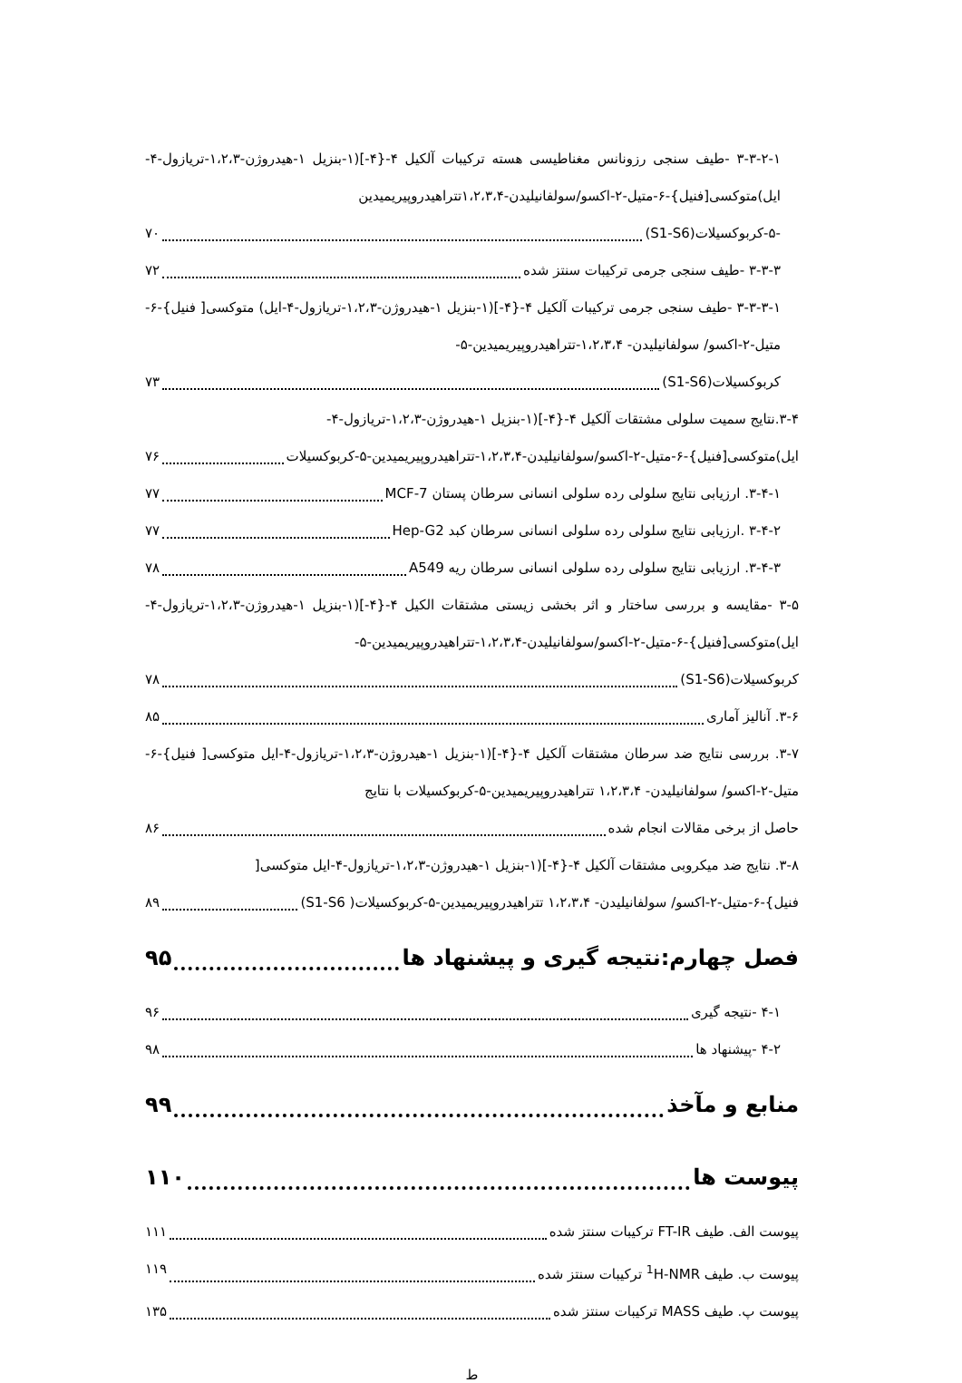۳-۳-۲-۱ -طیف سنجی رزونانس مغناطیسی هسته ترکیبات آلکیل ۴-{۴-](۱-بنزیل ۱-هیدروژن-۱،۲،۳-تریازول-۴-ایل)متوکسی[فنیل}-۶-متیل-۲-اکسو/سولفانیلیدن-۱،۲،۳،۴تتراهیدروپیریمیدین
-۵-کربوکسیلات(S1-S6) ۷۰
۳-۳-۳ -طیف سنجی جرمی ترکیبات سنتز شده ۷۲
۳-۳-۳-۱ -طیف سنجی جرمی ترکیبات آلکیل ۴-{۴-](۱-بنزیل ۱-هیدروژن-۱،۲،۳-تریازول-۴-ایل) متوکسی[ فنیل}-۶-متیل-۲-اکسو/ سولفانیلیدن- ۱،۲،۳،۴-تتراهیدروپیریمیدین-۵-
کربوکسیلات(S1-S6) ۷۳
۳-۴.نتایج سمیت سلولی مشتقات آلکیل ۴-{۴-](۱-بنزیل ۱-هیدروژن-۱،۲،۳-تریازول-۴-
ایل)متوکسی[فنیل}-۶-متیل-۲-اکسو/سولفانیلیدن-۱،۲،۳،۴-تتراهیدروپیریمیدین-۵-کربوکسیلات ۷۶
۳-۴-۱. ارزیابی نتایج سلولی رده سلولی انسانی سرطان پستان MCF-7 ۷۷
۳-۴-۲ .ارزیابی نتایج سلولی رده سلولی انسانی سرطان کبد Hep-G2 ۷۷
۳-۴-۳. ارزیابی نتایج سلولی رده سلولی انسانی سرطان ریه A549 ۷۸
۳-۵ -مقایسه و بررسی ساختار و اثر بخشی زیستی مشتقات الکیل ۴-{۴-](۱-بنزیل ۱-هیدروژن-۱،۲،۳-تریازول-۴-ایل)متوکسی[فنیل}-۶-متیل-۲-اکسو/سولفانیلیدن-۱،۲،۳،۴-تتراهیدروپیریمیدین-۵-
کربوکسیلات(S1-S6) ۷۸
۳-۶. آنالیز آماری ۸۵
۳-۷. بررسی نتایج ضد سرطان مشتقات آلکیل ۴-{۴-](۱-بنزیل ۱-هیدروژن-۱،۲،۳-تریازول-۴-ایل متوکسی[ فنیل}-۶-متیل-۲-اکسو/ سولفانیلیدن- ۱،۲،۳،۴ تتراهیدروپیریمیدین-۵-کربوکسیلات با نتایج
حاصل از برخی مقالات انجام شده ۸۶
۳-۸. نتایج ضد میکروبی مشتقات آلکیل ۴-{۴-](۱-بنزیل ۱-هیدروژن-۱،۲،۳-تریازول-۴-ایل متوکسی[
فنیل}-۶-متیل-۲-اکسو/ سولفانیلیدن- ۱،۲،۳،۴ تتراهیدروپیریمیدین-۵-کربوکسیلات( S1-S6) ۸۹
فصل چهارم:نتیجه گیری و پیشنهاد ها ۹۵
۴-۱ -نتیجه گیری ۹۶
۴-۲ -پیشنهاد ها ۹۸
منابع و مآخذ ۹۹
پیوست ها ۱۱۰
پیوست الف. طیف FT-IR ترکیبات سنتز شده ۱۱۱
پیوست ب. طیف <sup>1</sup>H-NMR ترکیبات سنتز شده ۱۱۹
پیوست پ. طیف MASS ترکیبات سنتز شده ۱۳۵
ط